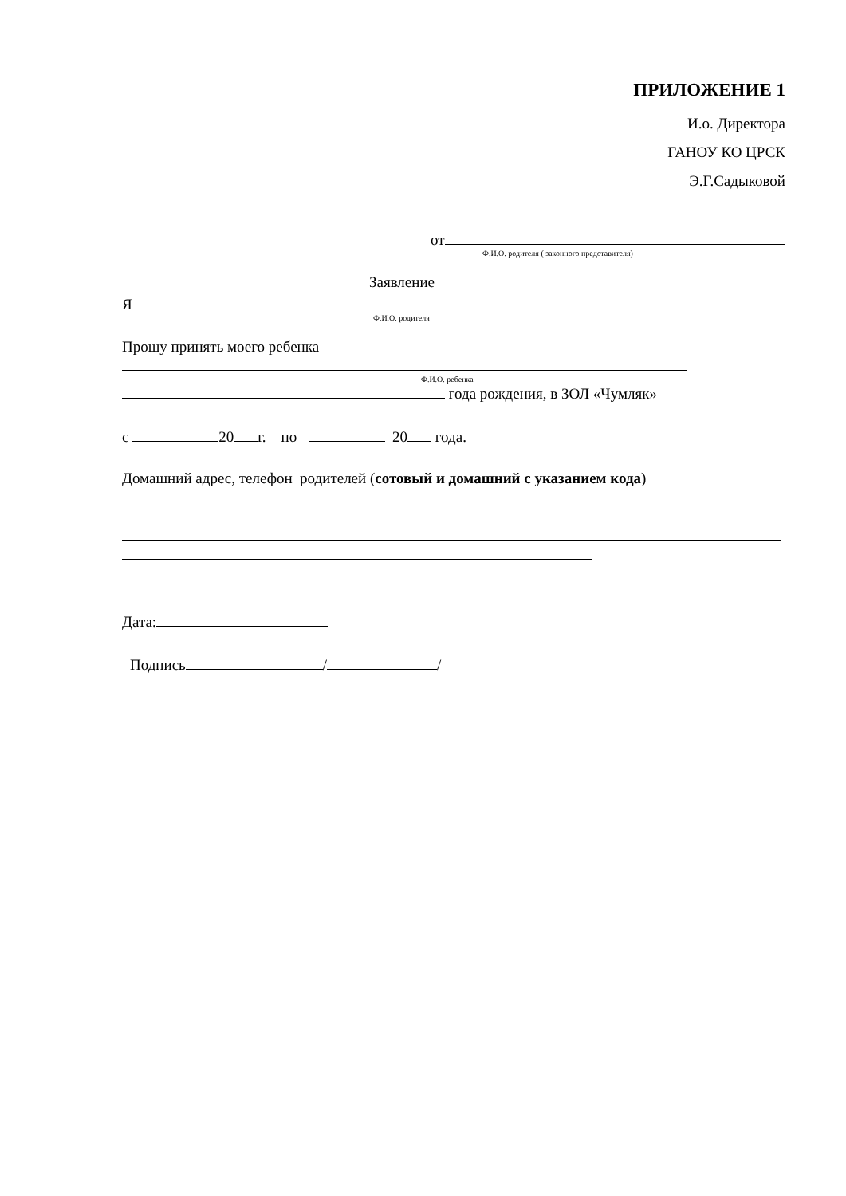ПРИЛОЖЕНИЕ 1
И.о. Директора
ГАНОУ КО ЦРСК
Э.Г.Садыковой
от
Ф.И.О. родителя ( законного представителя)
Заявление
Я
Ф.И.О. родителя
Прошу принять моего ребенка
Ф.И.О. ребенка
года рождения, в ЗОЛ «Чумляк»
с 20 г. по 20 года.
Домашний адрес, телефон родителей (сотовый и домашний с указанием кода)
Дата:
Подпись / /